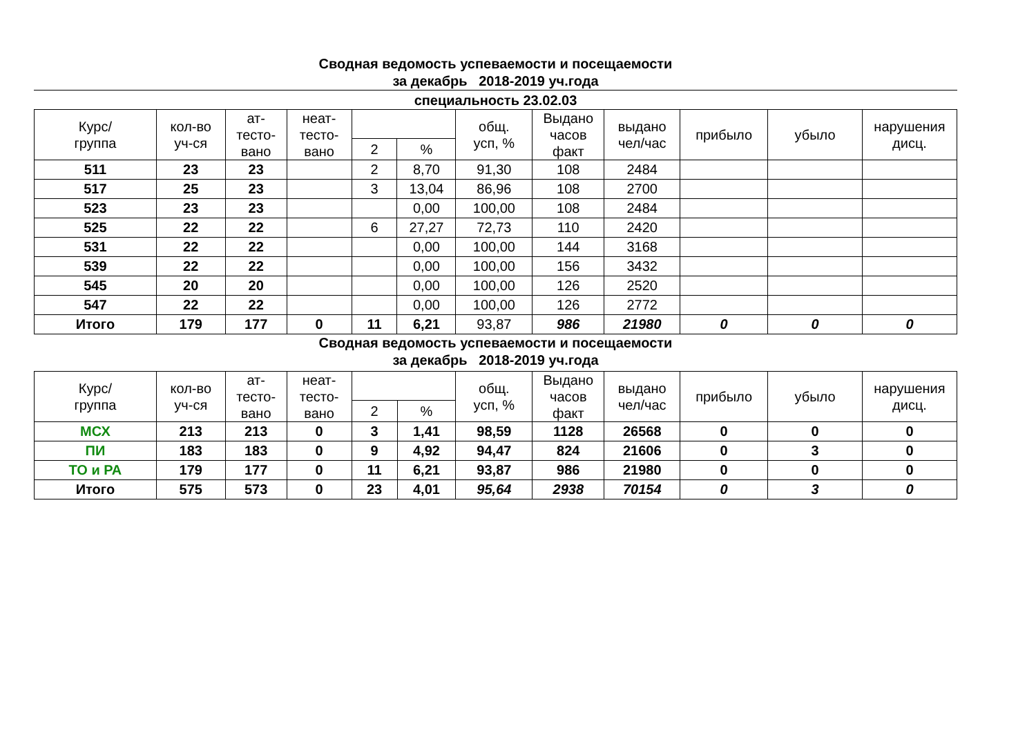Сводная ведомость успеваемости и посещаемости
за декабрь 2018-2019 уч.года
специальность 23.02.03
| Курс/ группа | кол-во уч-ся | ат- тесто- вано | неат- тесто- вано | | | общ. усп, % | Выдано часов факт | выдано чел/час | прибыло | убыло | нарушения дисц. |
| --- | --- | --- | --- | --- | --- | --- | --- | --- | --- | --- | --- |
| | | | | 2 | % | | | | | | |
| 511 | 23 | 23 | | 2 | 8,70 | 91,30 | 108 | 2484 | | | |
| 517 | 25 | 23 | | 3 | 13,04 | 86,96 | 108 | 2700 | | | |
| 523 | 23 | 23 | | | 0,00 | 100,00 | 108 | 2484 | | | |
| 525 | 22 | 22 | | 6 | 27,27 | 72,73 | 110 | 2420 | | | |
| 531 | 22 | 22 | | | 0,00 | 100,00 | 144 | 3168 | | | |
| 539 | 22 | 22 | | | 0,00 | 100,00 | 156 | 3432 | | | |
| 545 | 20 | 20 | | | 0,00 | 100,00 | 126 | 2520 | | | |
| 547 | 22 | 22 | | | 0,00 | 100,00 | 126 | 2772 | | | |
| Итого | 179 | 177 | 0 | 11 | 6,21 | 93,87 | 986 | 21980 | 0 | 0 | 0 |
Сводная ведомость успеваемости и посещаемости
за декабрь 2018-2019 уч.года
| Курс/ группа | кол-во уч-ся | ат- тесто- вано | неат- тесто- вано | | | общ. усп, % | Выдано часов факт | выдано чел/час | прибыло | убыло | нарушения дисц. |
| --- | --- | --- | --- | --- | --- | --- | --- | --- | --- | --- | --- |
| | | | | 2 | % | | | | | | |
| МСХ | 213 | 213 | 0 | 3 | 1,41 | 98,59 | 1128 | 26568 | 0 | 0 | 0 |
| ПИ | 183 | 183 | 0 | 9 | 4,92 | 94,47 | 824 | 21606 | 0 | 3 | 0 |
| ТО и РА | 179 | 177 | 0 | 11 | 6,21 | 93,87 | 986 | 21980 | 0 | 0 | 0 |
| Итого | 575 | 573 | 0 | 23 | 4,01 | 95,64 | 2938 | 70154 | 0 | 3 | 0 |